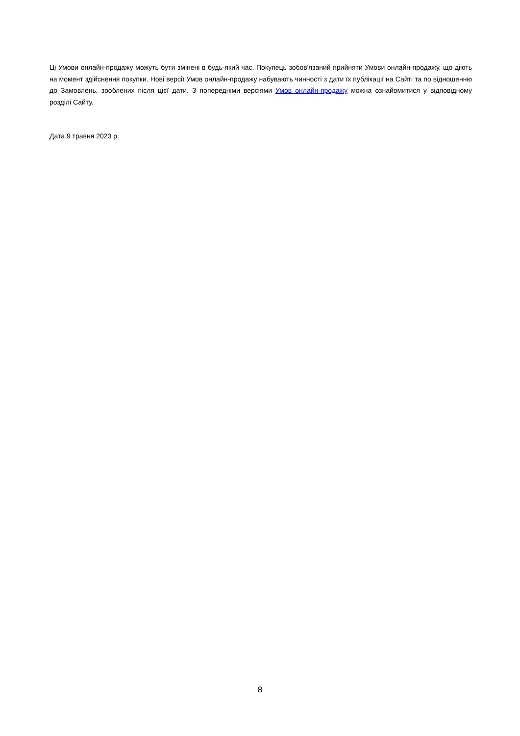Ці Умови онлайн-продажу можуть бути змінені в будь-який час. Покупець зобов'язаний прийняти Умови онлайн-продажу, що діють на момент здійснення покупки. Нові версії Умов онлайн-продажу набувають чинності з дати їх публікації на Сайті та по відношенню до Замовлень, зроблених після цієї дати. З попередніми версіями Умов онлайн-продажу можна ознайомитися у відповідному розділі Сайту.
Дата 9 травня 2023 р.
8